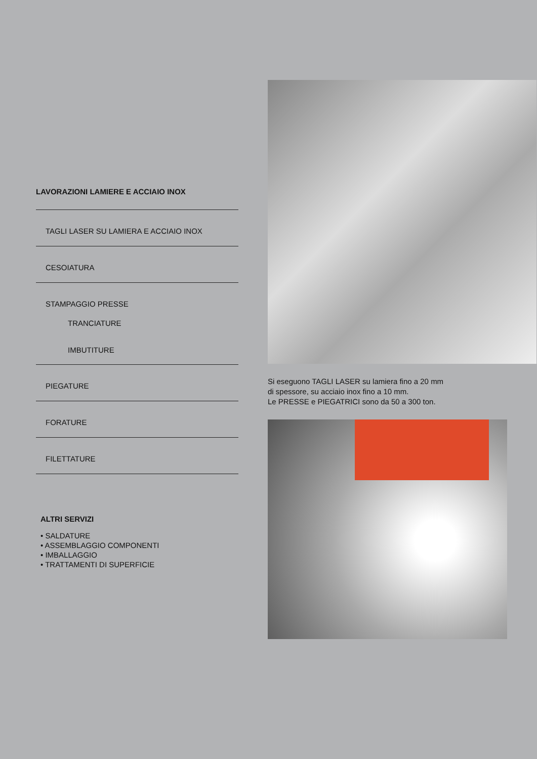LAVORAZIONI LAMIERE E ACCIAIO INOX
TAGLI LASER SU LAMIERA E ACCIAIO INOX
CESOIATURA
STAMPAGGIO PRESSE
TRANCIATURE
IMBUTITURE
PIEGATURE
FORATURE
FILETTATURE
ALTRI SERVIZI
• SALDATURE
• ASSEMBLAGGIO COMPONENTI
• IMBALLAGGIO
• TRATTAMENTI DI SUPERFICIE
Si eseguono TAGLI LASER su lamiera fino a 20 mm
di spessore, su acciaio inox fino a 10 mm.
Le PRESSE e PIEGATRICI sono da 50 a 300 ton.